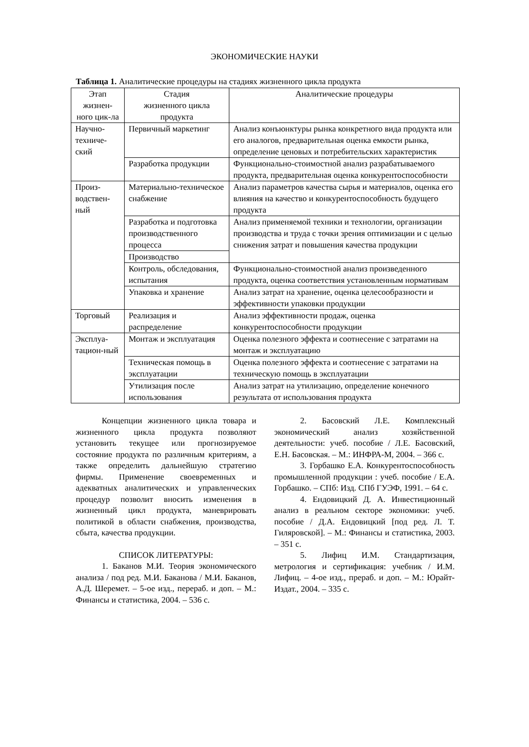ЭКОНОМИЧЕСКИЕ НАУКИ
Таблица 1. Аналитические процедуры на стадиях жизненного цикла продукта
| Этап жизнен-ного цик-ла | Стадия жизненного цикла продукта | Аналитические процедуры |
| Научно-техниче-ский | Первичный маркетинг | Анализ конъюнктуры рынка конкретного вида продукта или его аналогов, предварительная оценка емкости рынка, определение ценовых и потребительских характеристик |
| | Разработка продукции | Функционально-стоимостной анализ разрабатываемого продукта, предварительная оценка конкурентоспособности |
| Произ-водствен-ный | Материально-техническое снабжение | Анализ параметров качества сырья и материалов, оценка его влияния на качество и конкурентоспособность будущего продукта |
| | Разработка и подготовка производственного процесса | Анализ применяемой техники и технологии, организации производства и труда с точки зрения оптимизации и с целью снижения затрат и повышения качества продукции |
| | Производство | |
| | Контроль, обследования, испытания | Функционально-стоимостной анализ произведенного продукта, оценка соответствия установленным нормативам |
| | Упаковка и хранение | Анализ затрат на хранение, оценка целесообразности и эффективности упаковки продукции |
| Торговый | Реализация и распределение | Анализ эффективности продаж, оценка конкурентоспособности продукции |
| Эксплуа-тацион-ный | Монтаж и эксплуатация | Оценка полезного эффекта и соотнесение с затратами на монтаж и эксплуатацию |
| | Техническая помощь в эксплуатации | Оценка полезного эффекта и соотнесение с затратами на техническую помощь в эксплуатации |
| | Утилизация после использования | Анализ затрат на утилизацию, определение конечного результата от использования продукта |
Концепции жизненного цикла товара и жизненного цикла продукта позволяют установить текущее или прогнозируемое состояние продукта по различным критериям, а также определить дальнейшую стратегию фирмы. Применение своевременных и адекватных аналитических и управленческих процедур позволит вносить изменения в жизненный цикл продукта, маневрировать политикой в области снабжения, производства, сбыта, качества продукции.
СПИСОК ЛИТЕРАТУРЫ:
1. Баканов М.И. Теория экономического анализа / под ред. М.И. Баканова / М.И. Баканов, А.Д. Шеремет. – 5-ое изд., перераб. и доп. – М.: Финансы и статистика, 2004. – 536 с.
2. Басовский Л.Е. Комплексный экономический анализ хозяйственной деятельности: учеб. пособие / Л.Е. Басовский, Е.Н. Басовская. – М.: ИНФРА-М, 2004. – 366 с.
3. Горбашко Е.А. Конкурентоспособность промышленной продукции : учеб. пособие / Е.А. Горбашко. – СПб: Изд. СПб ГУЭФ, 1991. – 64 с.
4. Ендовицкий Д. А. Инвестиционный анализ в реальном секторе экономики: учеб. пособие / Д.А. Ендовицкий [под ред. Л. Т. Гиляровской]. – М.: Финансы и статистика, 2003. – 351 с.
5. Лифиц И.М. Стандартизация, метрология и сертификация: учебник / И.М. Лифиц. – 4-ое изд., прераб. и доп. – М.: Юрайт-Издат., 2004. – 335 с.